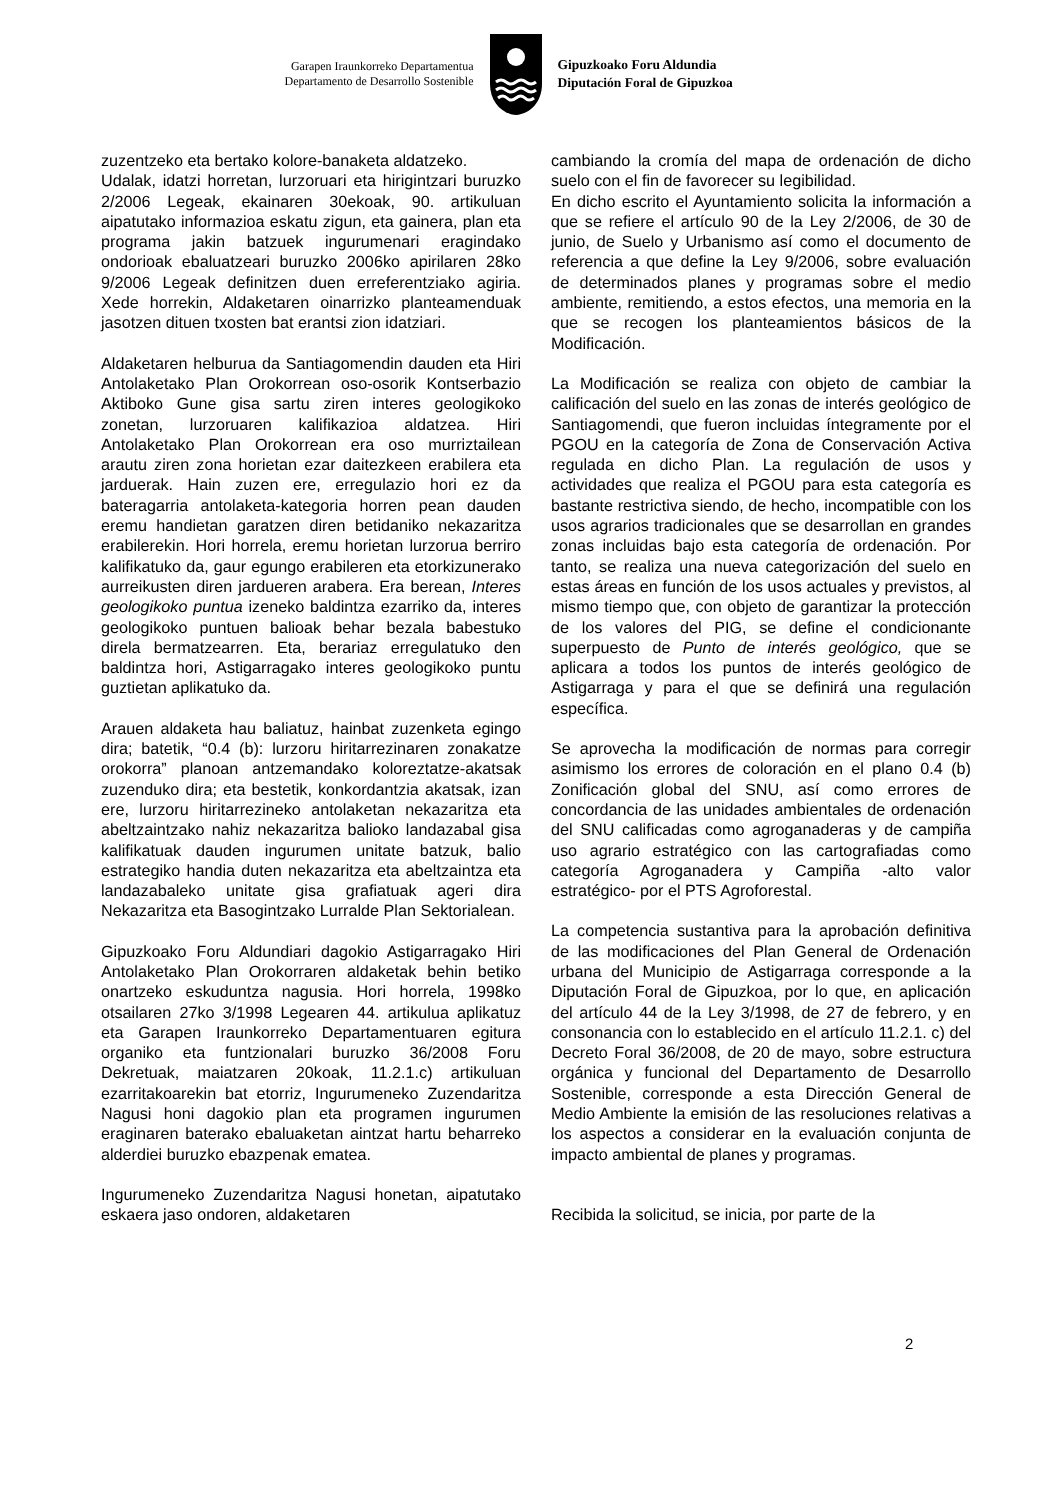Garapen Iraunkorreko Departamentua
Departamento de Desarrollo Sostenible
Gipuzkoako Foru Aldundia
Diputación Foral de Gipuzkoa
zuzentzeko eta bertako kolore-banaketa aldatzeko.
Udalak, idatzi horretan, lurzoruari eta hirigintzari buruzko 2/2006 Legeak, ekainaren 30ekoak, 90. artikuluan aipatutako informazioa eskatu zigun, eta gainera, plan eta programa jakin batzuek ingurumenari eragindako ondorioak ebaluatzeari buruzko 2006ko apirilaren 28ko 9/2006 Legeak definitzen duen erreferentziako agiria. Xede horrekin, Aldaketaren oinarrizko planteamenduak jasotzen dituen txosten bat erantsi zion idatziari.
Aldaketaren helburua da Santiagomendin dauden eta Hiri Antolaketako Plan Orokorrean oso-osorik Kontserbazio Aktiboko Gune gisa sartu ziren interes geologikoko zonetan, lurzoruaren kalifikazioa aldatzea. Hiri Antolaketako Plan Orokorrean era oso murriztailean arautu ziren zona horietan ezar daitezkeen erabilera eta jarduerak. Hain zuzen ere, erregulazio hori ez da bateragarria antolaketa-kategoria horren pean dauden eremu handietan garatzen diren betidaniko nekazaritza erabilerekin. Hori horrela, eremu horietan lurzorua berriro kalifikatuko da, gaur egungo erabileren eta etorkizunerako aurreikusten diren jardueren arabera. Era berean, Interes geologikoko puntua izeneko baldintza ezarriko da, interes geologikoko puntuen balioak behar bezala babestuko direla bermatzearren. Eta, berariaz erregulatuko den baldintza hori, Astigarragako interes geologikoko puntu guztietan aplikatuko da.
Arauen aldaketa hau baliatuz, hainbat zuzenketa egingo dira; batetik, “0.4 (b): lurzoru hiritarrezinaren zonakatze orokorra” planoan antzemandako koloreztatze-akatsak zuzenduko dira; eta bestetik, konkordantzia akatsak, izan ere, lurzoru hiritarrezineko antolaketan nekazaritza eta abeltzaintzako nahiz nekazaritza balioko landazabal gisa kalifikatuak dauden ingurumen unitate batzuk, balio estrategiko handia duten nekazaritza eta abeltzaintza eta landazabaleko unitate gisa grafiatuak ageri dira Nekazaritza eta Basogintzako Lurralde Plan Sektorialean.
Gipuzkoako Foru Aldundiari dagokio Astigarragako Hiri Antolaketako Plan Orokorraren aldaketak behin betiko onartzeko eskuduntza nagusia. Hori horrela, 1998ko otsailaren 27ko 3/1998 Legearen 44. artikulua aplikatuz eta Garapen Iraunkorreko Departamentuaren egitura organiko eta funtzionalari buruzko 36/2008 Foru Dekretuak, maiatzaren 20koak, 11.2.1.c) artikuluan ezarritakoarekin bat etorriz, Ingurumeneko Zuzendaritza Nagusi honi dagokio plan eta programen ingurumen eraginaren baterako ebaluaketan aintzat hartu beharreko alderdiei buruzko ebazpenak ematea.
Ingurumeneko Zuzendaritza Nagusi honetan, aipatutako eskaera jaso ondoren, aldaketaren
cambiando la cromía del mapa de ordenación de dicho suelo con el fin de favorecer su legibilidad.
En dicho escrito el Ayuntamiento solicita la información a que se refiere el artículo 90 de la Ley 2/2006, de 30 de junio, de Suelo y Urbanismo así como el documento de referencia a que define la Ley 9/2006, sobre evaluación de determinados planes y programas sobre el medio ambiente, remitiendo, a estos efectos, una memoria en la que se recogen los planteamientos básicos de la Modificación.
La Modificación se realiza con objeto de cambiar la calificación del suelo en las zonas de interés geológico de Santiagomendi, que fueron incluidas íntegramente por el PGOU en la categoría de Zona de Conservación Activa regulada en dicho Plan. La regulación de usos y actividades que realiza el PGOU para esta categoría es bastante restrictiva siendo, de hecho, incompatible con los usos agrarios tradicionales que se desarrollan en grandes zonas incluidas bajo esta categoría de ordenación. Por tanto, se realiza una nueva categorización del suelo en estas áreas en función de los usos actuales y previstos, al mismo tiempo que, con objeto de garantizar la protección de los valores del PIG, se define el condicionante superpuesto de Punto de interés geológico, que se aplicara a todos los puntos de interés geológico de Astigarraga y para el que se definirá una regulación específica.
Se aprovecha la modificación de normas para corregir asimismo los errores de coloración en el plano 0.4 (b) Zonificación global del SNU, así como errores de concordancia de las unidades ambientales de ordenación del SNU calificadas como agroganaderas y de campiña uso agrario estratégico con las cartografiadas como categoría Agroganadera y Campiña -alto valor estratégico- por el PTS Agroforestal.
La competencia sustantiva para la aprobación definitiva de las modificaciones del Plan General de Ordenación urbana del Municipio de Astigarraga corresponde a la Diputación Foral de Gipuzkoa, por lo que, en aplicación del artículo 44 de la Ley 3/1998, de 27 de febrero, y en consonancia con lo establecido en el artículo 11.2.1. c) del Decreto Foral 36/2008, de 20 de mayo, sobre estructura orgánica y funcional del Departamento de Desarrollo Sostenible, corresponde a esta Dirección General de Medio Ambiente la emisión de las resoluciones relativas a los aspectos a considerar en la evaluación conjunta de impacto ambiental de planes y programas.
Recibida la solicitud, se inicia, por parte de la
2